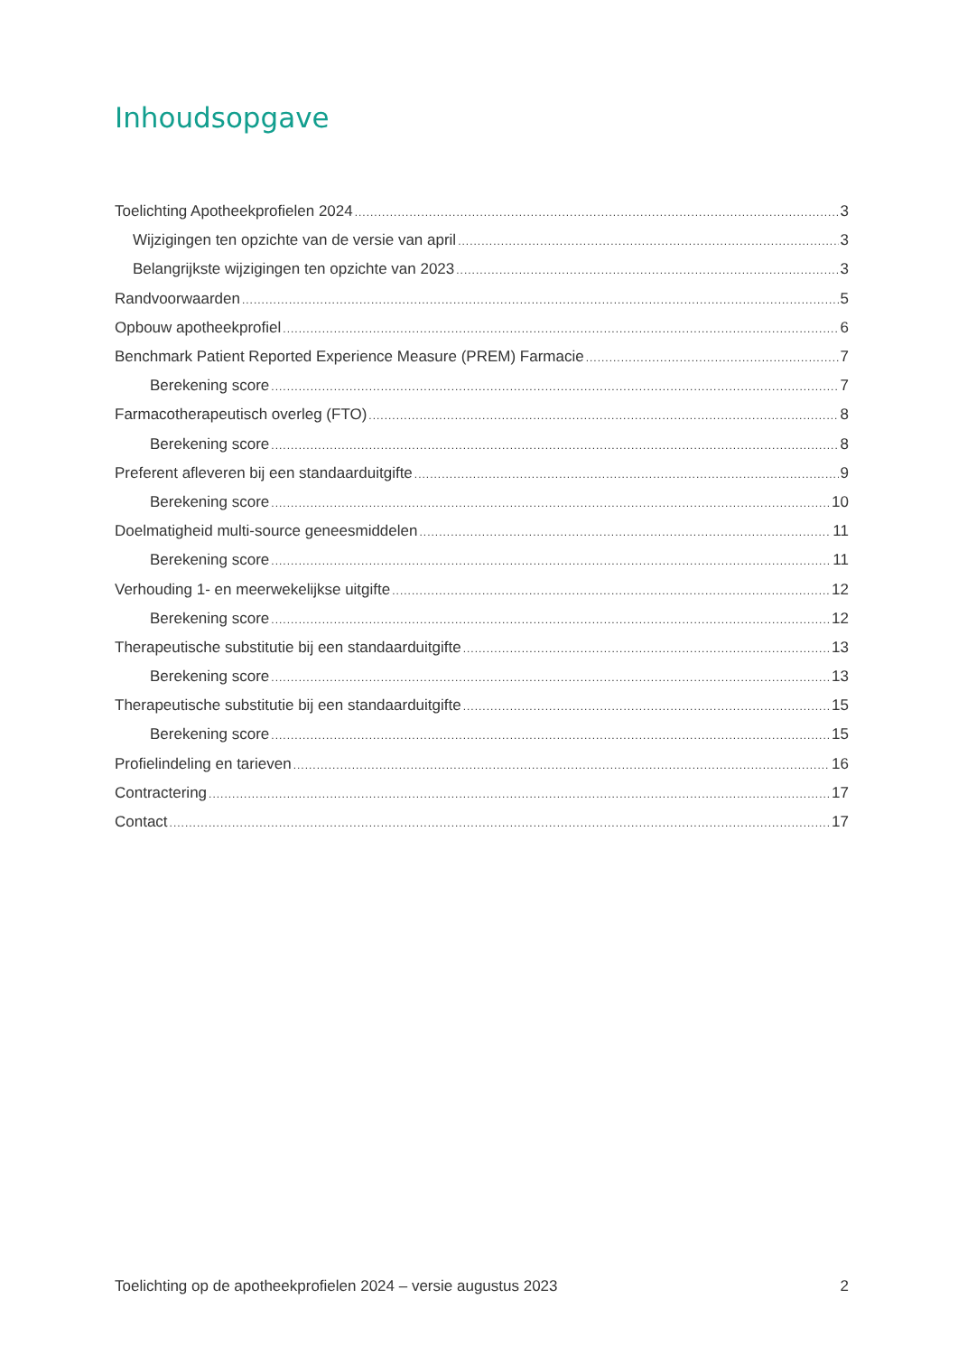Inhoudsopgave
Toelichting Apotheekprofielen 2024 3
Wijzigingen ten opzichte van de versie van april 3
Belangrijkste wijzigingen ten opzichte van 2023 3
Randvoorwaarden 5
Opbouw apotheekprofiel 6
Benchmark Patient Reported Experience Measure (PREM) Farmacie 7
Berekening score 7
Farmacotherapeutisch overleg (FTO) 8
Berekening score 8
Preferent afleveren bij een standaarduitgifte 9
Berekening score 10
Doelmatigheid multi-source geneesmiddelen 11
Berekening score 11
Verhouding 1- en meerwekelijkse uitgifte 12
Berekening score 12
Therapeutische substitutie bij een standaarduitgifte 13
Berekening score 13
Therapeutische substitutie bij een standaarduitgifte 15
Berekening score 15
Profielindeling en tarieven 16
Contractering 17
Contact 17
Toelichting op de apotheekprofielen 2024 – versie augustus 2023 2